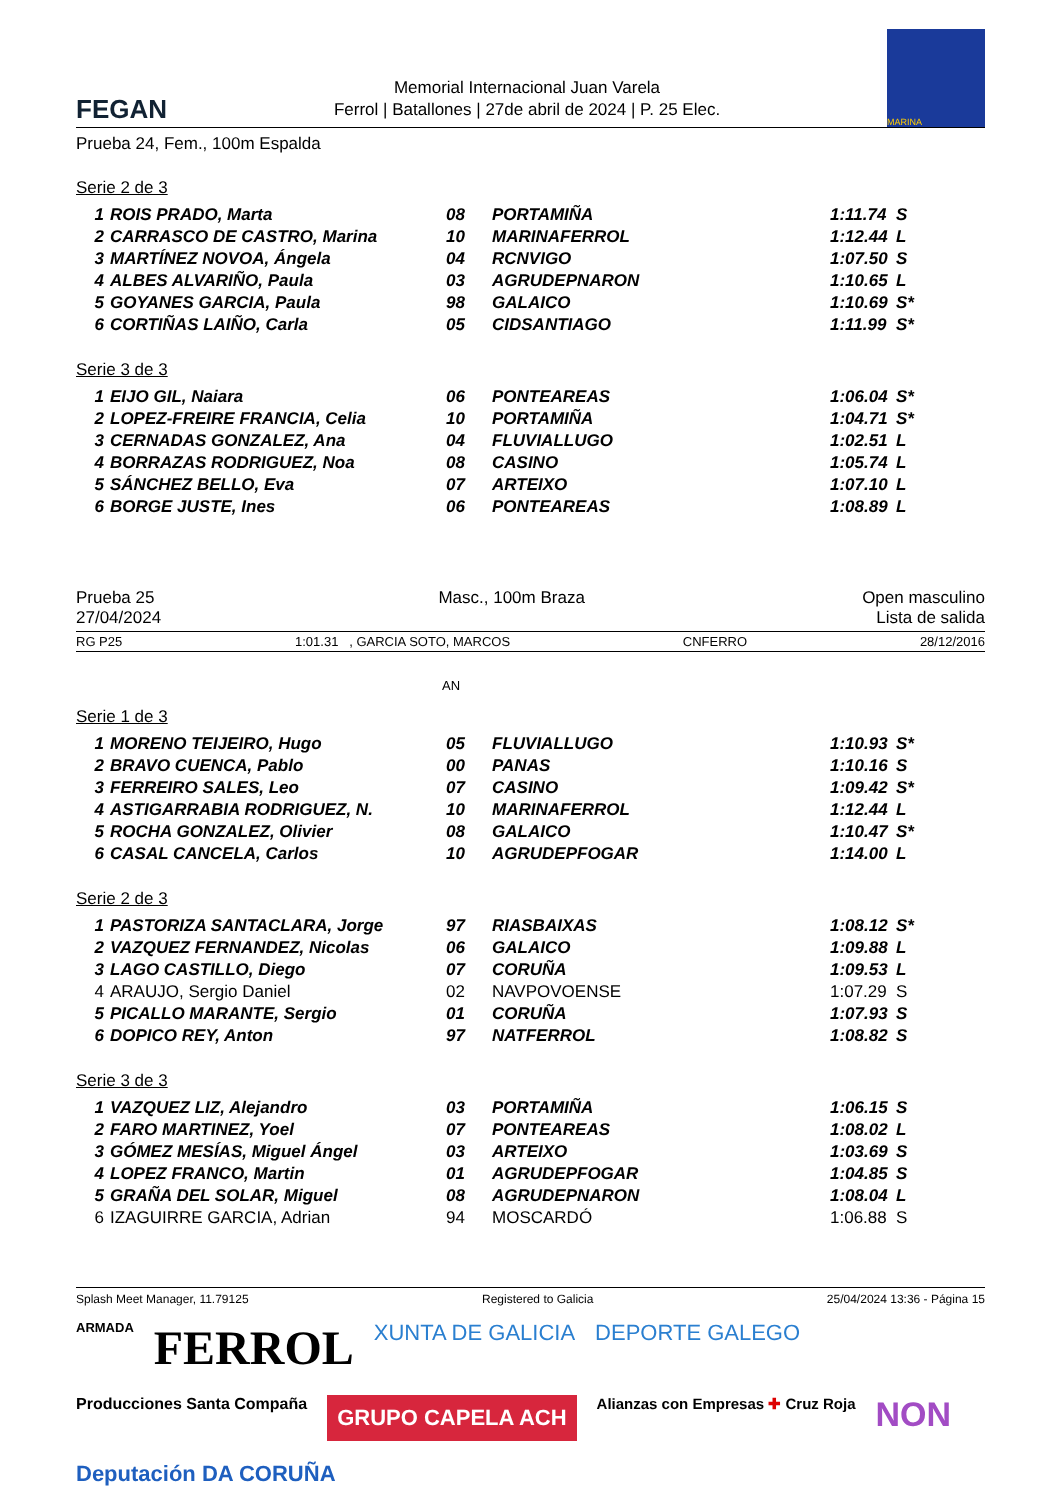FEGAN
Memorial Internacional Juan Varela
Ferrol | Batallones | 27de abril de 2024 | P. 25 Elec.
MARINA
Prueba 24, Fem., 100m Espalda
Serie 2 de 3
| 1 | ROIS PRADO, Marta | 08 | PORTAMIÑA | 1:11.74 | S |
| 2 | CARRASCO DE CASTRO, Marina | 10 | MARINAFERROL | 1:12.44 | L |
| 3 | MARTÍNEZ NOVOA, Ángela | 04 | RCNVIGO | 1:07.50 | S |
| 4 | ALBES ALVARIÑO, Paula | 03 | AGRUDEPNARON | 1:10.65 | L |
| 5 | GOYANES GARCIA, Paula | 98 | GALAICO | 1:10.69 | S* |
| 6 | CORTIÑAS LAIÑO, Carla | 05 | CIDSANTIAGO | 1:11.99 | S* |
Serie 3 de 3
| 1 | EIJO GIL, Naiara | 06 | PONTEAREAS | 1:06.04 | S* |
| 2 | LOPEZ-FREIRE FRANCIA, Celia | 10 | PORTAMIÑA | 1:04.71 | S* |
| 3 | CERNADAS GONZALEZ, Ana | 04 | FLUVIALLUGO | 1:02.51 | L |
| 4 | BORRAZAS RODRIGUEZ, Noa | 08 | CASINO | 1:05.74 | L |
| 5 | SÁNCHEZ BELLO, Eva | 07 | ARTEIXO | 1:07.10 | L |
| 6 | BORGE JUSTE, Ines | 06 | PONTEAREAS | 1:08.89 | L |
Prueba 25
27/04/2024
Masc., 100m Braza Open masculino
Lista de salida
RG P25 1:01.31 , GARCIA SOTO, MARCOS CNFERRO 28/12/2016
AN
Serie 1 de 3
| 1 | MORENO TEIJEIRO, Hugo | 05 | FLUVIALLUGO | 1:10.93 | S* |
| 2 | BRAVO CUENCA, Pablo | 00 | PANAS | 1:10.16 | S |
| 3 | FERREIRO SALES, Leo | 07 | CASINO | 1:09.42 | S* |
| 4 | ASTIGARRABIA RODRIGUEZ, N. | 10 | MARINAFERROL | 1:12.44 | L |
| 5 | ROCHA GONZALEZ, Olivier | 08 | GALAICO | 1:10.47 | S* |
| 6 | CASAL CANCELA, Carlos | 10 | AGRUDEPFOGAR | 1:14.00 | L |
Serie 2 de 3
| 1 | PASTORIZA SANTACLARA, Jorge | 97 | RIASBAIXAS | 1:08.12 | S* |
| 2 | VAZQUEZ FERNANDEZ, Nicolas | 06 | GALAICO | 1:09.88 | L |
| 3 | LAGO CASTILLO, Diego | 07 | CORUÑA | 1:09.53 | L |
| 4 | ARAUJO, Sergio Daniel | 02 | NAVPOVOENSE | 1:07.29 | S |
| 5 | PICALLO MARANTE, Sergio | 01 | CORUÑA | 1:07.93 | S |
| 6 | DOPICO REY, Anton | 97 | NATFERROL | 1:08.82 | S |
Serie 3 de 3
| 1 | VAZQUEZ LIZ, Alejandro | 03 | PORTAMIÑA | 1:06.15 | S |
| 2 | FARO MARTINEZ, Yoel | 07 | PONTEAREAS | 1:08.02 | L |
| 3 | GÓMEZ MESÍAS, Miguel Ángel | 03 | ARTEIXO | 1:03.69 | S |
| 4 | LOPEZ FRANCO, Martin | 01 | AGRUDEPFOGAR | 1:04.85 | S |
| 5 | GRAÑA DEL SOLAR, Miguel | 08 | AGRUDEPNARON | 1:08.04 | L |
| 6 | IZAGUIRRE GARCIA, Adrian | 94 | MOSCARDÓ | 1:06.88 | S |
Splash Meet Manager, 11.79125 Registered to Galicia 25/04/2024 13:36 - Página 15
ARMADA FERROL XUNTA DE GALICIA DEPORTE GALEGO Producciones Santa Compaña GRUPO CAPELA ACH Alianzas con Empresas ✚ Cruz Roja NON Deputación DA CORUÑA